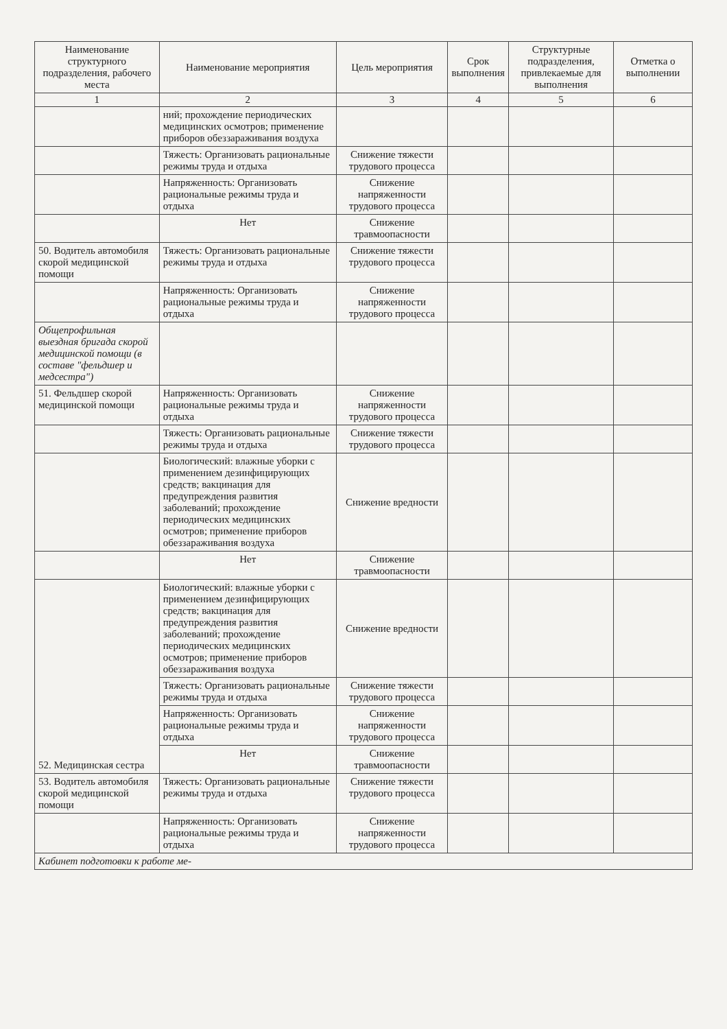| Наименование структурного подразделения, рабочего места | Наименование мероприятия | Цель мероприятия | Срок выполнения | Структурные подразделения, привлекаемые для выполнения | Отметка о выполнении |
| --- | --- | --- | --- | --- | --- |
| 1 | 2 | 3 | 4 | 5 | 6 |
| | ний; прохождение периодических медицинских осмотров; применение приборов обеззараживания воздуха | | | | |
| | Тяжесть: Организовать рациональные режимы труда и отдыха | Снижение тяжести трудового процесса | | | |
| | Напряженность: Организовать рациональные режимы труда и отдыха | Снижение напряженности трудового процесса | | | |
| | Нет | Снижение травмоопасности | | | |
| 50. Водитель автомобиля скорой медицинской помощи | Тяжесть: Организовать рациональные режимы труда и отдыха | Снижение тяжести трудового процесса | | | |
| | Напряженность: Организовать рациональные режимы труда и отдыха | Снижение напряженности трудового процесса | | | |
| Общепрофильная выездная бригада скорой медицинской помощи (в составе "фельдшер и медсестра") | | | | | |
| 51. Фельдшер скорой медицинской помощи | Напряженность: Организовать рациональные режимы труда и отдыха | Снижение напряженности трудового процесса | | | |
| | Тяжесть: Организовать рациональные режимы труда и отдыха | Снижение тяжести трудового процесса | | | |
| | Биологический: влажные уборки с применением дезинфицирующих средств; вакцинация для предупреждения развития заболеваний; прохождение периодических медицинских осмотров; применение приборов обеззараживания воздуха | Снижение вредности | | | |
| | Нет | Снижение травмоопасности | | | |
| 52. Медицинская сестра | Биологический: влажные уборки с применением дезинфицирующих средств; вакцинация для предупреждения развития заболеваний; прохождение периодических медицинских осмотров; применение приборов обеззараживания воздуха | Снижение вредности | | | |
| | Тяжесть: Организовать рациональные режимы труда и отдыха | Снижение тяжести трудового процесса | | | |
| | Напряженность: Организовать рациональные режимы труда и отдыха | Снижение напряженности трудового процесса | | | |
| | Нет | Снижение травмоопасности | | | |
| 53. Водитель автомобиля скорой медицинской помощи | Тяжесть: Организовать рациональные режимы труда и отдыха | Снижение тяжести трудового процесса | | | |
| | Напряженность: Организовать рациональные режимы труда и отдыха | Снижение напряженности трудового процесса | | | |
| Кабинет подготовки к работе ме- | | | | | |